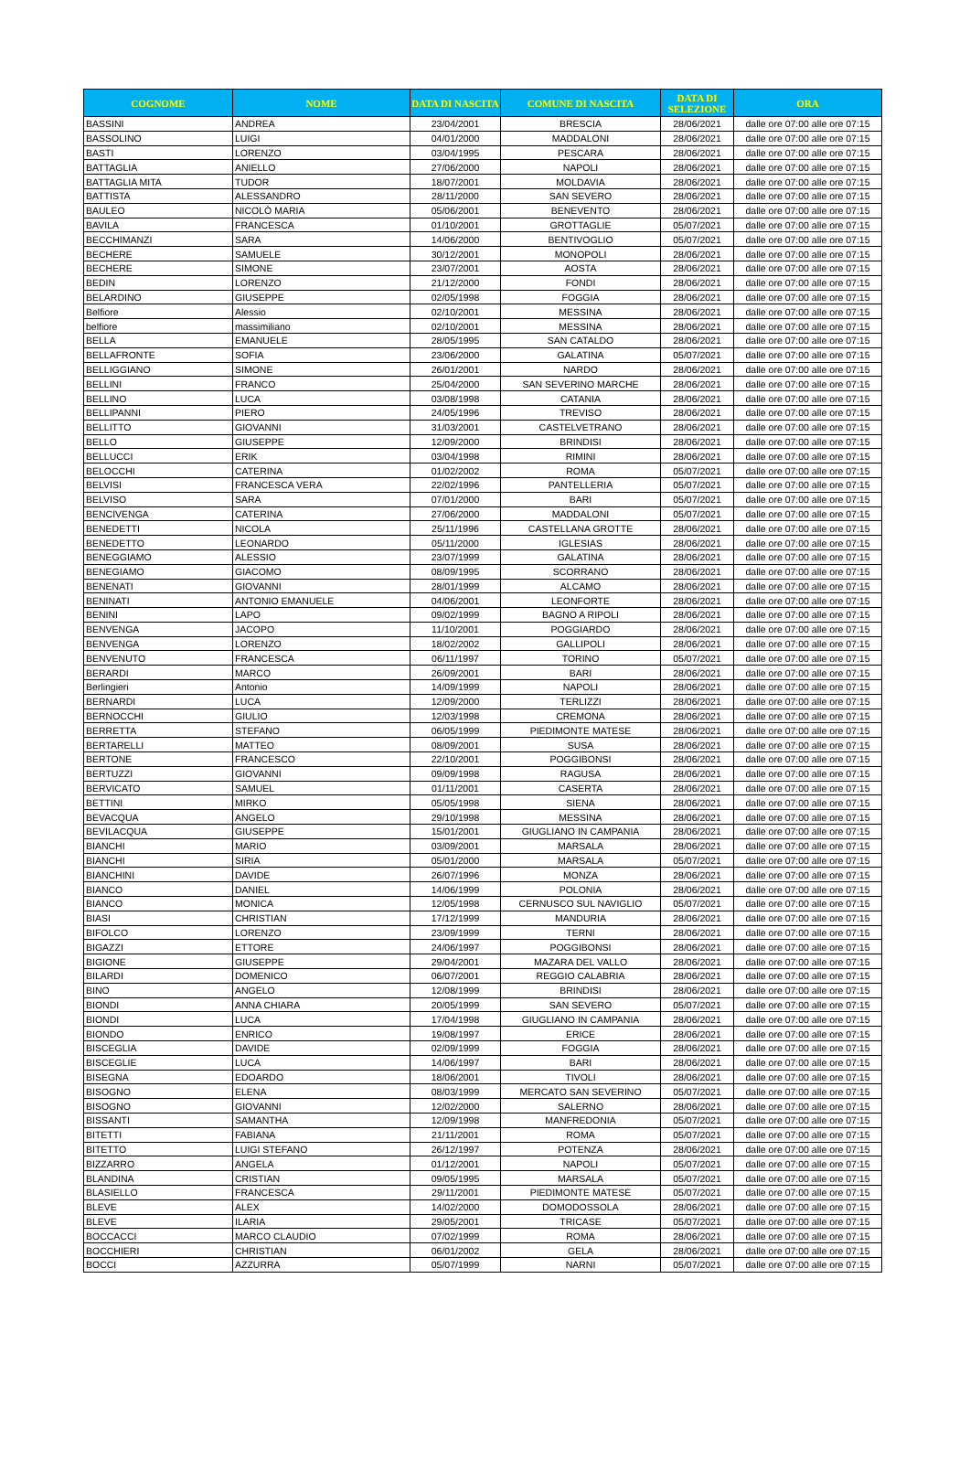| COGNOME | NOME | DATA DI NASCITA | COMUNE DI NASCITA | DATA DI SELEZIONE | ORA |
| --- | --- | --- | --- | --- | --- |
| BASSINI | ANDREA | 23/04/2001 | BRESCIA | 28/06/2021 | dalle ore 07:00 alle ore 07:15 |
| BASSOLINO | LUIGI | 04/01/2000 | MADDALONI | 28/06/2021 | dalle ore 07:00 alle ore 07:15 |
| BASTI | LORENZO | 03/04/1995 | PESCARA | 28/06/2021 | dalle ore 07:00 alle ore 07:15 |
| BATTAGLIA | ANIELLO | 27/06/2000 | NAPOLI | 28/06/2021 | dalle ore 07:00 alle ore 07:15 |
| BATTAGLIA MITA | TUDOR | 18/07/2001 | MOLDAVIA | 28/06/2021 | dalle ore 07:00 alle ore 07:15 |
| BATTISTA | ALESSANDRO | 28/11/2000 | SAN SEVERO | 28/06/2021 | dalle ore 07:00 alle ore 07:15 |
| BAULEO | NICOLÒ MARIA | 05/06/2001 | BENEVENTO | 28/06/2021 | dalle ore 07:00 alle ore 07:15 |
| BAVILA | FRANCESCA | 01/10/2001 | GROTTAGLIE | 05/07/2021 | dalle ore 07:00 alle ore 07:15 |
| BECCHIMANZI | SARA | 14/06/2000 | BENTIVOGLIO | 05/07/2021 | dalle ore 07:00 alle ore 07:15 |
| BECHERE | SAMUELE | 30/12/2001 | MONOPOLI | 28/06/2021 | dalle ore 07:00 alle ore 07:15 |
| BECHERE | SIMONE | 23/07/2001 | AOSTA | 28/06/2021 | dalle ore 07:00 alle ore 07:15 |
| BEDIN | LORENZO | 21/12/2000 | FONDI | 28/06/2021 | dalle ore 07:00 alle ore 07:15 |
| BELARDINO | GIUSEPPE | 02/05/1998 | FOGGIA | 28/06/2021 | dalle ore 07:00 alle ore 07:15 |
| Belfiore | Alessio | 02/10/2001 | MESSINA | 28/06/2021 | dalle ore 07:00 alle ore 07:15 |
| belfiore | massimiliano | 02/10/2001 | MESSINA | 28/06/2021 | dalle ore 07:00 alle ore 07:15 |
| BELLA | EMANUELE | 28/05/1995 | SAN CATALDO | 28/06/2021 | dalle ore 07:00 alle ore 07:15 |
| BELLAFRONTE | SOFIA | 23/06/2000 | GALATINA | 05/07/2021 | dalle ore 07:00 alle ore 07:15 |
| BELLIGGIANO | SIMONE | 26/01/2001 | NARDO | 28/06/2021 | dalle ore 07:00 alle ore 07:15 |
| BELLINI | FRANCO | 25/04/2000 | SAN SEVERINO MARCHE | 28/06/2021 | dalle ore 07:00 alle ore 07:15 |
| BELLINO | LUCA | 03/08/1998 | CATANIA | 28/06/2021 | dalle ore 07:00 alle ore 07:15 |
| BELLIPANNI | PIERO | 24/05/1996 | TREVISO | 28/06/2021 | dalle ore 07:00 alle ore 07:15 |
| BELLITTO | GIOVANNI | 31/03/2001 | CASTELVETRANO | 28/06/2021 | dalle ore 07:00 alle ore 07:15 |
| BELLO | GIUSEPPE | 12/09/2000 | BRINDISI | 28/06/2021 | dalle ore 07:00 alle ore 07:15 |
| BELLUCCI | ERIK | 03/04/1998 | RIMINI | 28/06/2021 | dalle ore 07:00 alle ore 07:15 |
| BELOCCHI | CATERINA | 01/02/2002 | ROMA | 05/07/2021 | dalle ore 07:00 alle ore 07:15 |
| BELVISI | FRANCESCA VERA | 22/02/1996 | PANTELLERIA | 05/07/2021 | dalle ore 07:00 alle ore 07:15 |
| BELVISO | SARA | 07/01/2000 | BARI | 05/07/2021 | dalle ore 07:00 alle ore 07:15 |
| BENCIVENGA | CATERINA | 27/06/2000 | MADDALONI | 05/07/2021 | dalle ore 07:00 alle ore 07:15 |
| BENEDETTI | NICOLA | 25/11/1996 | CASTELLANA GROTTE | 28/06/2021 | dalle ore 07:00 alle ore 07:15 |
| BENEDETTO | LEONARDO | 05/11/2000 | IGLESIAS | 28/06/2021 | dalle ore 07:00 alle ore 07:15 |
| BENEGGIAMO | ALESSIO | 23/07/1999 | GALATINA | 28/06/2021 | dalle ore 07:00 alle ore 07:15 |
| BENEGIAMO | GIACOMO | 08/09/1995 | SCORRANO | 28/06/2021 | dalle ore 07:00 alle ore 07:15 |
| BENENATI | GIOVANNI | 28/01/1999 | ALCAMO | 28/06/2021 | dalle ore 07:00 alle ore 07:15 |
| BENINATI | ANTONIO EMANUELE | 04/06/2001 | LEONFORTE | 28/06/2021 | dalle ore 07:00 alle ore 07:15 |
| BENINI | LAPO | 09/02/1999 | BAGNO A RIPOLI | 28/06/2021 | dalle ore 07:00 alle ore 07:15 |
| BENVENGA | JACOPO | 11/10/2001 | POGGIARDO | 28/06/2021 | dalle ore 07:00 alle ore 07:15 |
| BENVENGA | LORENZO | 18/02/2002 | GALLIPOLI | 28/06/2021 | dalle ore 07:00 alle ore 07:15 |
| BENVENUTO | FRANCESCA | 06/11/1997 | TORINO | 05/07/2021 | dalle ore 07:00 alle ore 07:15 |
| BERARDI | MARCO | 26/09/2001 | BARI | 28/06/2021 | dalle ore 07:00 alle ore 07:15 |
| Berlingieri | Antonio | 14/09/1999 | NAPOLI | 28/06/2021 | dalle ore 07:00 alle ore 07:15 |
| BERNARDI | LUCA | 12/09/2000 | TERLIZZI | 28/06/2021 | dalle ore 07:00 alle ore 07:15 |
| BERNOCCHI | GIULIO | 12/03/1998 | CREMONA | 28/06/2021 | dalle ore 07:00 alle ore 07:15 |
| BERRETTA | STEFANO | 06/05/1999 | PIEDIMONTE MATESE | 28/06/2021 | dalle ore 07:00 alle ore 07:15 |
| BERTARELLI | MATTEO | 08/09/2001 | SUSA | 28/06/2021 | dalle ore 07:00 alle ore 07:15 |
| BERTONE | FRANCESCO | 22/10/2001 | POGGIBONSI | 28/06/2021 | dalle ore 07:00 alle ore 07:15 |
| BERTUZZI | GIOVANNI | 09/09/1998 | RAGUSA | 28/06/2021 | dalle ore 07:00 alle ore 07:15 |
| BERVICATO | SAMUEL | 01/11/2001 | CASERTA | 28/06/2021 | dalle ore 07:00 alle ore 07:15 |
| BETTINI | MIRKO | 05/05/1998 | SIENA | 28/06/2021 | dalle ore 07:00 alle ore 07:15 |
| BEVACQUA | ANGELO | 29/10/1998 | MESSINA | 28/06/2021 | dalle ore 07:00 alle ore 07:15 |
| BEVILACQUA | GIUSEPPE | 15/01/2001 | GIUGLIANO IN CAMPANIA | 28/06/2021 | dalle ore 07:00 alle ore 07:15 |
| BIANCHI | MARIO | 03/09/2001 | MARSALA | 28/06/2021 | dalle ore 07:00 alle ore 07:15 |
| BIANCHI | SIRIA | 05/01/2000 | MARSALA | 05/07/2021 | dalle ore 07:00 alle ore 07:15 |
| BIANCHINI | DAVIDE | 26/07/1996 | MONZA | 28/06/2021 | dalle ore 07:00 alle ore 07:15 |
| BIANCO | DANIEL | 14/06/1999 | POLONIA | 28/06/2021 | dalle ore 07:00 alle ore 07:15 |
| BIANCO | MONICA | 12/05/1998 | CERNUSCO SUL NAVIGLIO | 05/07/2021 | dalle ore 07:00 alle ore 07:15 |
| BIASI | CHRISTIAN | 17/12/1999 | MANDURIA | 28/06/2021 | dalle ore 07:00 alle ore 07:15 |
| BIFOLCO | LORENZO | 23/09/1999 | TERNI | 28/06/2021 | dalle ore 07:00 alle ore 07:15 |
| BIGAZZI | ETTORE | 24/06/1997 | POGGIBONSI | 28/06/2021 | dalle ore 07:00 alle ore 07:15 |
| BIGIONE | GIUSEPPE | 29/04/2001 | MAZARA DEL VALLO | 28/06/2021 | dalle ore 07:00 alle ore 07:15 |
| BILARDI | DOMENICO | 06/07/2001 | REGGIO CALABRIA | 28/06/2021 | dalle ore 07:00 alle ore 07:15 |
| BINO | ANGELO | 12/08/1999 | BRINDISI | 28/06/2021 | dalle ore 07:00 alle ore 07:15 |
| BIONDI | ANNA CHIARA | 20/05/1999 | SAN SEVERO | 05/07/2021 | dalle ore 07:00 alle ore 07:15 |
| BIONDI | LUCA | 17/04/1998 | GIUGLIANO IN CAMPANIA | 28/06/2021 | dalle ore 07:00 alle ore 07:15 |
| BIONDO | ENRICO | 19/08/1997 | ERICE | 28/06/2021 | dalle ore 07:00 alle ore 07:15 |
| BISCEGLIA | DAVIDE | 02/09/1999 | FOGGIA | 28/06/2021 | dalle ore 07:00 alle ore 07:15 |
| BISCEGLIE | LUCA | 14/06/1997 | BARI | 28/06/2021 | dalle ore 07:00 alle ore 07:15 |
| BISEGNA | EDOARDO | 18/06/2001 | TIVOLI | 28/06/2021 | dalle ore 07:00 alle ore 07:15 |
| BISOGNO | ELENA | 08/03/1999 | MERCATO SAN SEVERINO | 05/07/2021 | dalle ore 07:00 alle ore 07:15 |
| BISOGNO | GIOVANNI | 12/02/2000 | SALERNO | 28/06/2021 | dalle ore 07:00 alle ore 07:15 |
| BISSANTI | SAMANTHA | 12/09/1998 | MANFREDONIA | 05/07/2021 | dalle ore 07:00 alle ore 07:15 |
| BITETTI | FABIANA | 21/11/2001 | ROMA | 05/07/2021 | dalle ore 07:00 alle ore 07:15 |
| BITETTO | LUIGI STEFANO | 26/12/1997 | POTENZA | 28/06/2021 | dalle ore 07:00 alle ore 07:15 |
| BIZZARRO | ANGELA | 01/12/2001 | NAPOLI | 05/07/2021 | dalle ore 07:00 alle ore 07:15 |
| BLANDINA | CRISTIAN | 09/05/1995 | MARSALA | 05/07/2021 | dalle ore 07:00 alle ore 07:15 |
| BLASIELLO | FRANCESCA | 29/11/2001 | PIEDIMONTE MATESE | 05/07/2021 | dalle ore 07:00 alle ore 07:15 |
| BLEVE | ALEX | 14/02/2000 | DOMODOSSOLA | 28/06/2021 | dalle ore 07:00 alle ore 07:15 |
| BLEVE | ILARIA | 29/05/2001 | TRICASE | 05/07/2021 | dalle ore 07:00 alle ore 07:15 |
| BOCCACCI | MARCO CLAUDIO | 07/02/1999 | ROMA | 28/06/2021 | dalle ore 07:00 alle ore 07:15 |
| BOCCHIERI | CHRISTIAN | 06/01/2002 | GELA | 28/06/2021 | dalle ore 07:00 alle ore 07:15 |
| BOCCI | AZZURRA | 05/07/1999 | NARNI | 05/07/2021 | dalle ore 07:00 alle ore 07:15 |